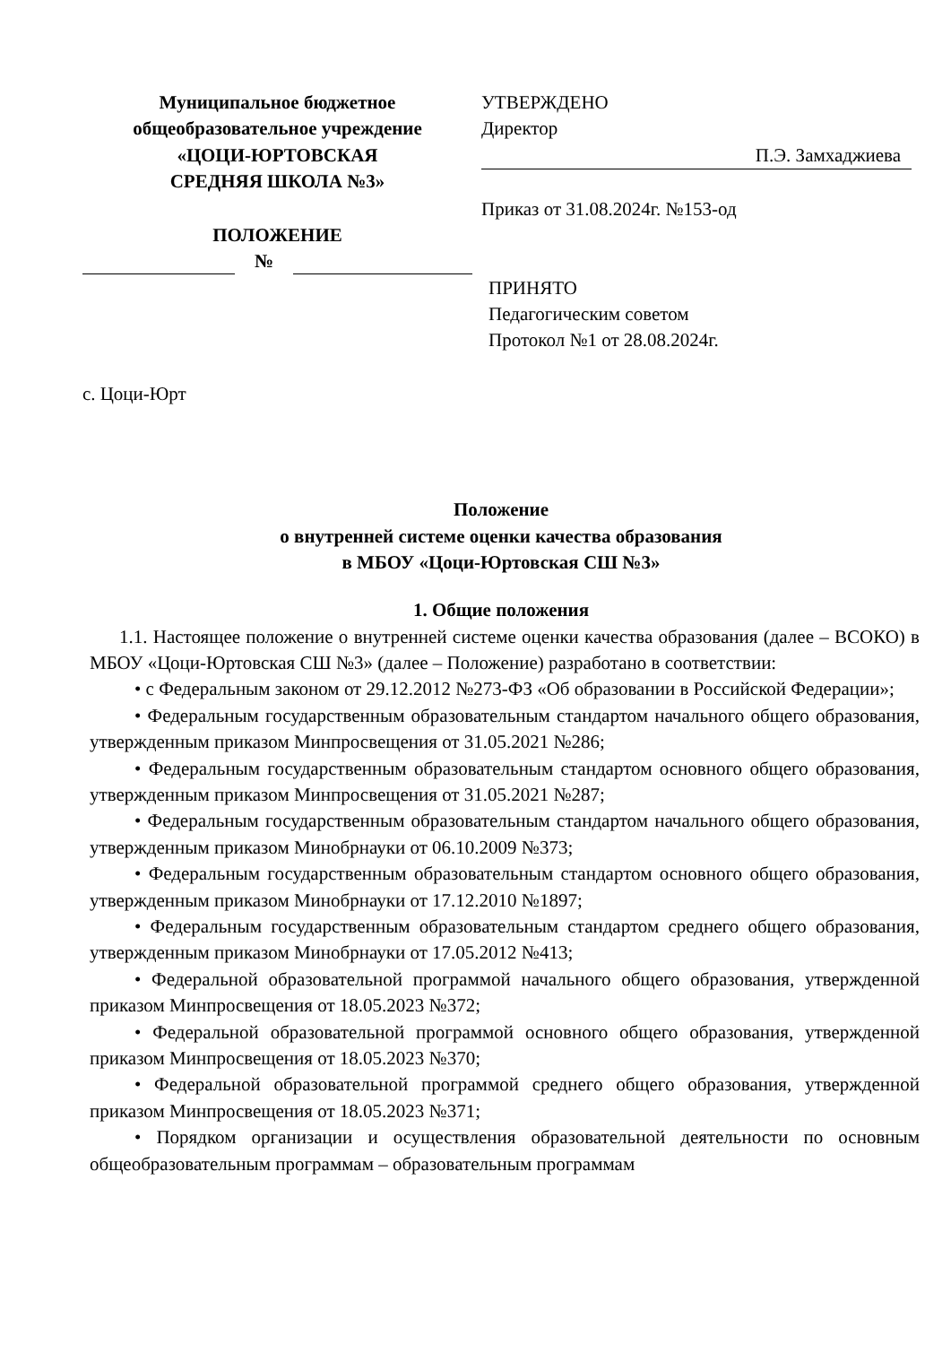Муниципальное бюджетное
общеобразовательное учреждение
«ЦОЦИ-ЮРТОВСКАЯ
СРЕДНЯЯ ШКОЛА №3»
ПОЛОЖЕНИЕ
№
УТВЕРЖДЕНО
Директор
П.Э. Замхаджиева
Приказ от 31.08.2024г. №153-од
ПРИНЯТО
Педагогическим советом
Протокол №1 от 28.08.2024г.
с. Цоци-Юрт
Положение
о внутренней системе оценки качества образования
в МБОУ «Цоци-Юртовская СШ №3»
1. Общие положения
1.1. Настоящее положение о внутренней системе оценки качества образования (далее – ВСОКО) в МБОУ «Цоци-Юртовская СШ №3» (далее – Положение) разработано в соответствии:
• с Федеральным законом от 29.12.2012 №273-ФЗ «Об образовании в Российской Федерации»;
• Федеральным государственным образовательным стандартом начального общего образования, утвержденным приказом Минпросвещения от 31.05.2021 №286;
• Федеральным государственным образовательным стандартом основного общего образования, утвержденным приказом Минпросвещения от 31.05.2021 №287;
• Федеральным государственным образовательным стандартом начального общего образования, утвержденным приказом Минобрнауки от 06.10.2009 №373;
• Федеральным государственным образовательным стандартом основного общего образования, утвержденным приказом Минобрнауки от 17.12.2010 №1897;
• Федеральным государственным образовательным стандартом среднего общего образования, утвержденным приказом Минобрнауки от 17.05.2012 №413;
• Федеральной образовательной программой начального общего образования, утвержденной приказом Минпросвещения от 18.05.2023 №372;
• Федеральной образовательной программой основного общего образования, утвержденной приказом Минпросвещения от 18.05.2023 №370;
• Федеральной образовательной программой среднего общего образования, утвержденной приказом Минпросвещения от 18.05.2023 №371;
• Порядком организации и осуществления образовательной деятельности по основным общеобразовательным программам – образовательным программам